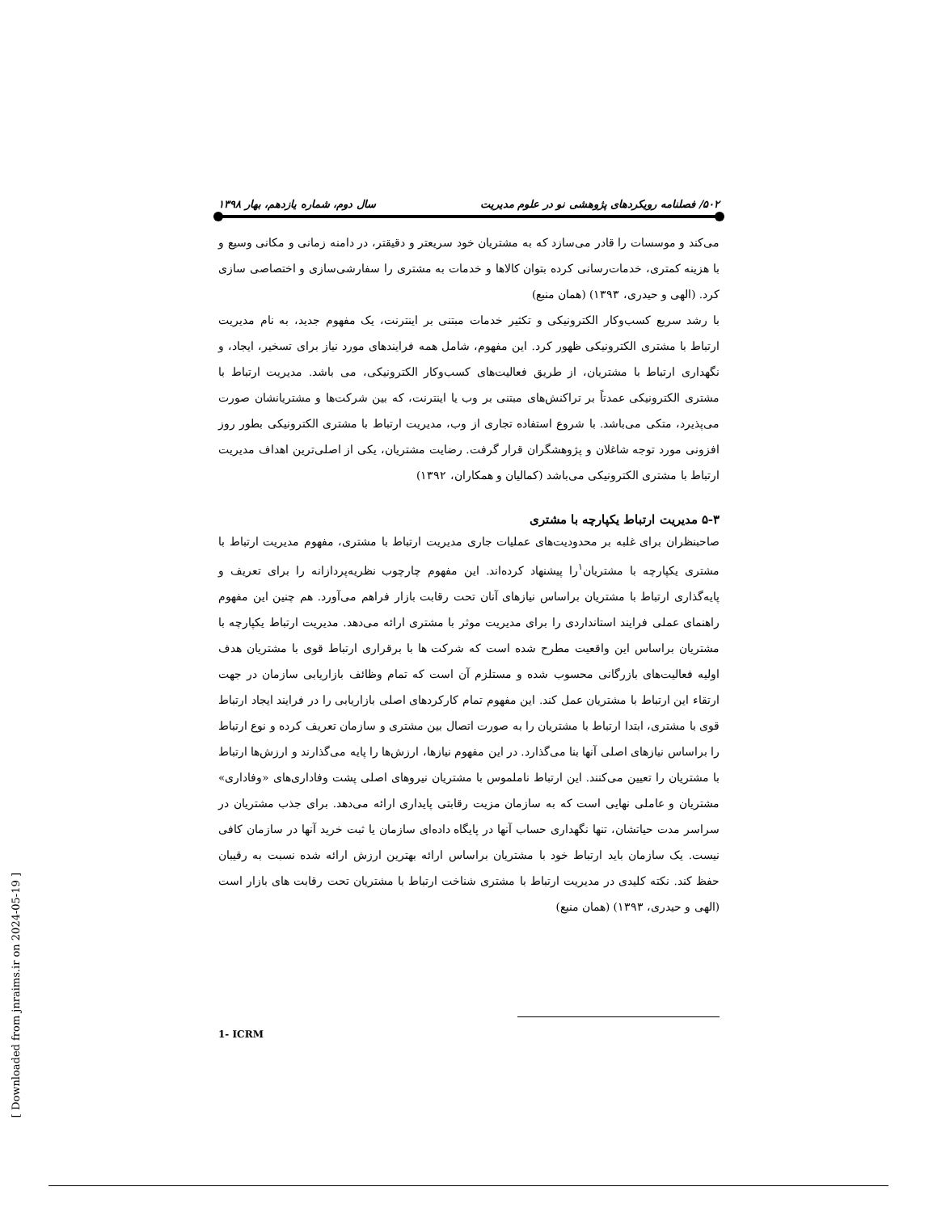۵۰۲/ فصلنامه رویکردهای پژوهشی نو در علوم مدیریت سال دوم، شماره یازدهم، بهار ۱۳۹۸
می‌کند و موسسات را قادر می‌سازد که به مشتریان خود سریعتر و دقیقتر، در دامنه زمانی و مکانی وسیع و با هزینه کمتری، خدمات‌رسانی کرده بتوان کالاها و خدمات به مشتری را سفارشی‌سازی و اختصاصی سازی کرد. (الهی و حیدری، ۱۳۹۳) (همان منبع)
با رشد سریع کسب‌وکار الکترونیکی و تکثیر خدمات مبتنی بر اینترنت، یک مفهوم جدید، به نام مدیریت ارتباط با مشتری الکترونیکی ظهور کرد. این مفهوم، شامل همه فرایندهای مورد نیاز برای تسخیر، ایجاد، و نگهداری ارتباط با مشتریان، از طریق فعالیت‌های کسب‌وکار الکترونیکی، می باشد. مدیریت ارتباط با مشتری الکترونیکی عمدتاً بر تراکنش‌های مبتنی بر وب یا اینترنت، که بین شرکت‌ها و مشتریانشان صورت می‌پذیرد، متکی می‌باشد. با شروع استفاده تجاری از وب، مدیریت ارتباط با مشتری الکترونیکی بطور روز افزونی مورد توجه شاغلان و پژوهشگران قرار گرفت. رضایت مشتریان، یکی از اصلی‌ترین اهداف مدیریت ارتباط با مشتری الکترونیکی می‌باشد (کمالیان و همکاران، ۱۳۹۲)
۵-۳ مدیریت ارتباط یکپارچه با مشتری
صاحبنظران برای غلبه بر محدودیت‌های عملیات جاری مدیریت ارتباط با مشتری، مفهوم مدیریت ارتباط با مشتری یکپارچه با مشتریان<sup>۱</sup>را پیشنهاد کرده‌اند. این مفهوم چارچوب نظریه‌پردازانه را برای تعریف و پایه‌گذاری ارتباط با مشتریان براساس نیازهای آنان تحت رقابت بازار فراهم می‌آورد. هم چنین این مفهوم راهنمای عملی فرایند استانداردی را برای مدیریت موثر با مشتری ارائه می‌دهد. مدیریت ارتباط یکپارچه با مشتریان براساس این واقعیت مطرح شده است که شرکت ها با برقراری ارتباط قوی با مشتریان هدف اولیه فعالیت‌های بازرگانی محسوب شده و مستلزم آن است که تمام وظائف بازاریابی سازمان در جهت ارتقاء این ارتباط با مشتریان عمل کند. این مفهوم تمام کارکردهای اصلی بازاریابی را در فرایند ایجاد ارتباط قوی با مشتری، ابتدا ارتباط با مشتریان را به صورت اتصال بین مشتری و سازمان تعریف کرده و نوع ارتباط را براساس نیازهای اصلی آنها بنا می‌گذارد. در این مفهوم نیازها، ارزش‌ها را پایه می‌گذارند و ارزش‌ها ارتباط با مشتریان را تعیین می‌کنند. این ارتباط ناملموس با مشتریان نیروهای اصلی پشت وفاداری‌های «وفاداری» مشتریان و عاملی نهایی است که به سازمان مزیت رقابتی پایداری ارائه می‌دهد. برای جذب مشتریان در سراسر مدت حیاتشان، تنها نگهداری حساب آنها در پایگاه داده‌ای سازمان یا ثبت خرید آنها در سازمان کافی نیست. یک سازمان باید ارتباط خود با مشتریان براساس ارائه بهترین ارزش ارائه شده نسبت به رقیبان حفظ کند. نکته کلیدی در مدیریت ارتباط با مشتری شناخت ارتباط با مشتریان تحت رقابت های بازار است (الهی و حیدری، ۱۳۹۳) (همان منبع)
1- ICRM
[ Downloaded from jnraims.ir on 2024-05-19 ]